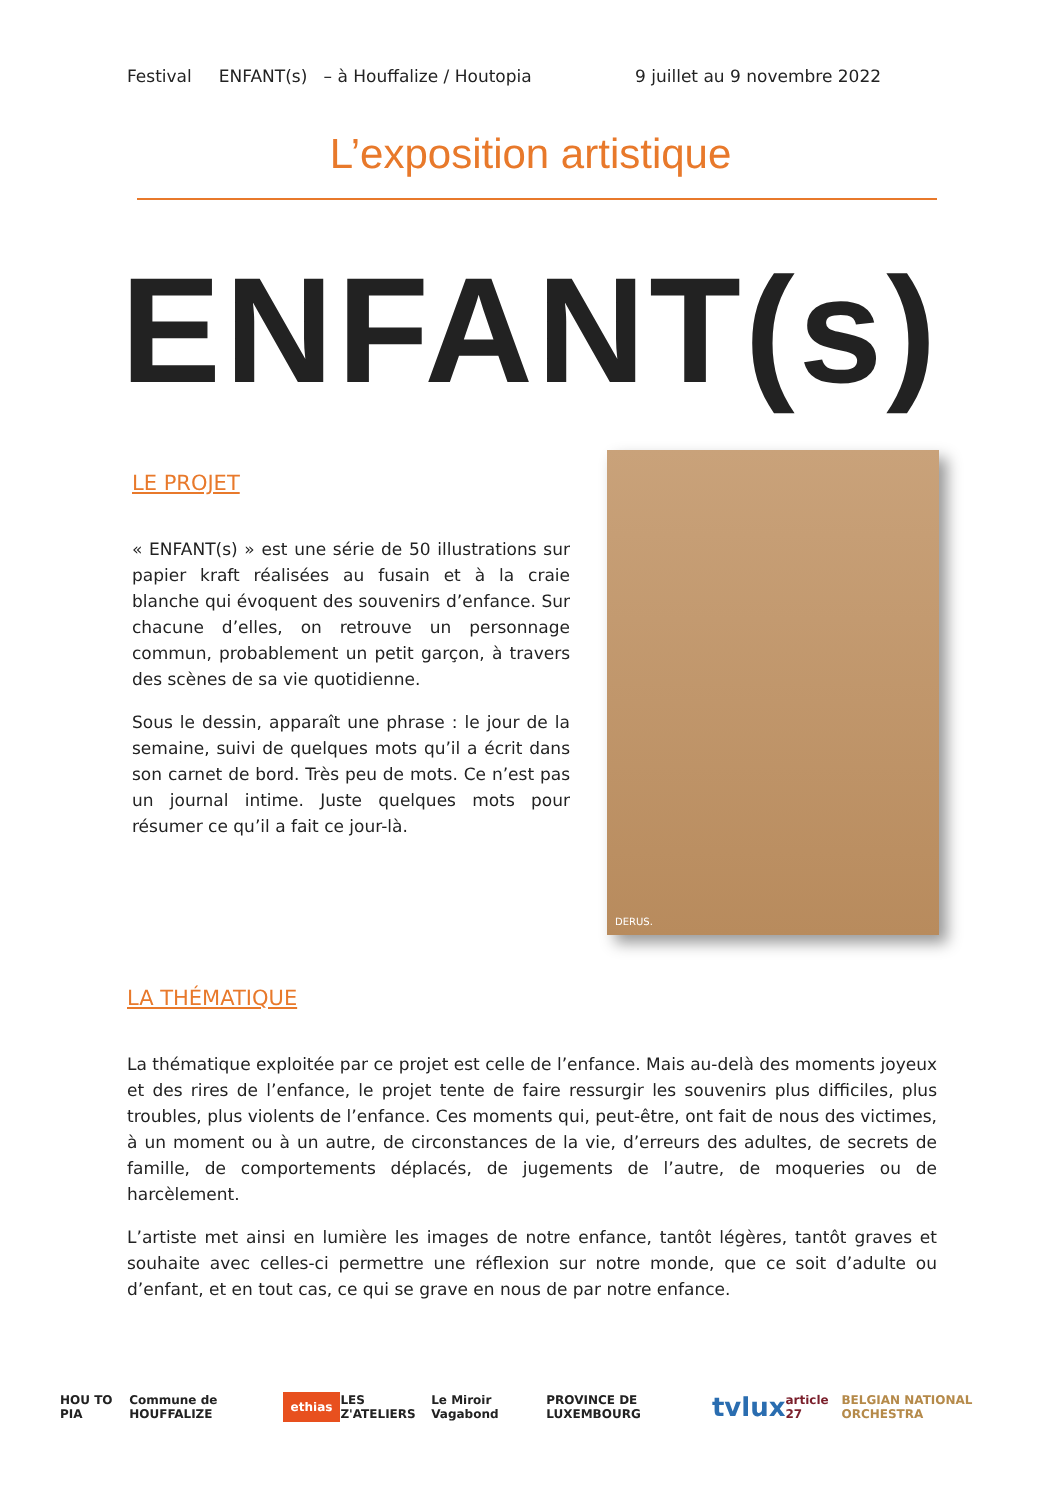Festival ENFANT(s) – à Houffalize / Houtopia 9 juillet au 9 novembre 2022
L’exposition artistique
ENFANT(s)
LE PROJET
« ENFANT(s) » est une série de 50 illustrations sur papier kraft réalisées au fusain et à la craie blanche qui évoquent des souvenirs d’enfance. Sur chacune d’elles, on retrouve un personnage commun, probablement un petit garçon, à travers des scènes de sa vie quotidienne.
Sous le dessin, apparaît une phrase : le jour de la semaine, suivi de quelques mots qu’il a écrit dans son carnet de bord. Très peu de mots. Ce n’est pas un journal intime. Juste quelques mots pour résumer ce qu’il a fait ce jour-là.
DERUS.
LA THÉMATIQUE
La thématique exploitée par ce projet est celle de l’enfance. Mais au-delà des moments joyeux et des rires de l’enfance, le projet tente de faire ressurgir les souvenirs plus difficiles, plus troubles, plus violents de l’enfance. Ces moments qui, peut-être, ont fait de nous des victimes, à un moment ou à un autre, de circonstances de la vie, d’erreurs des adultes, de secrets de famille, de comportements déplacés, de jugements de l’autre, de moqueries ou de harcèlement.
L’artiste met ainsi en lumière les images de notre enfance, tantôt légères, tantôt graves et souhaite avec celles-ci permettre une réflexion sur notre monde, que ce soit d’adulte ou d’enfant, et en tout cas, ce qui se grave en nous de par notre enfance.
HOU TO PIA Commune de HOUFFALIZE ethias LES Z'ATELIERS Le Miroir Vagabond PROVINCE DE LUXEMBOURG tvlux article 27 BELGIAN NATIONAL ORCHESTRA